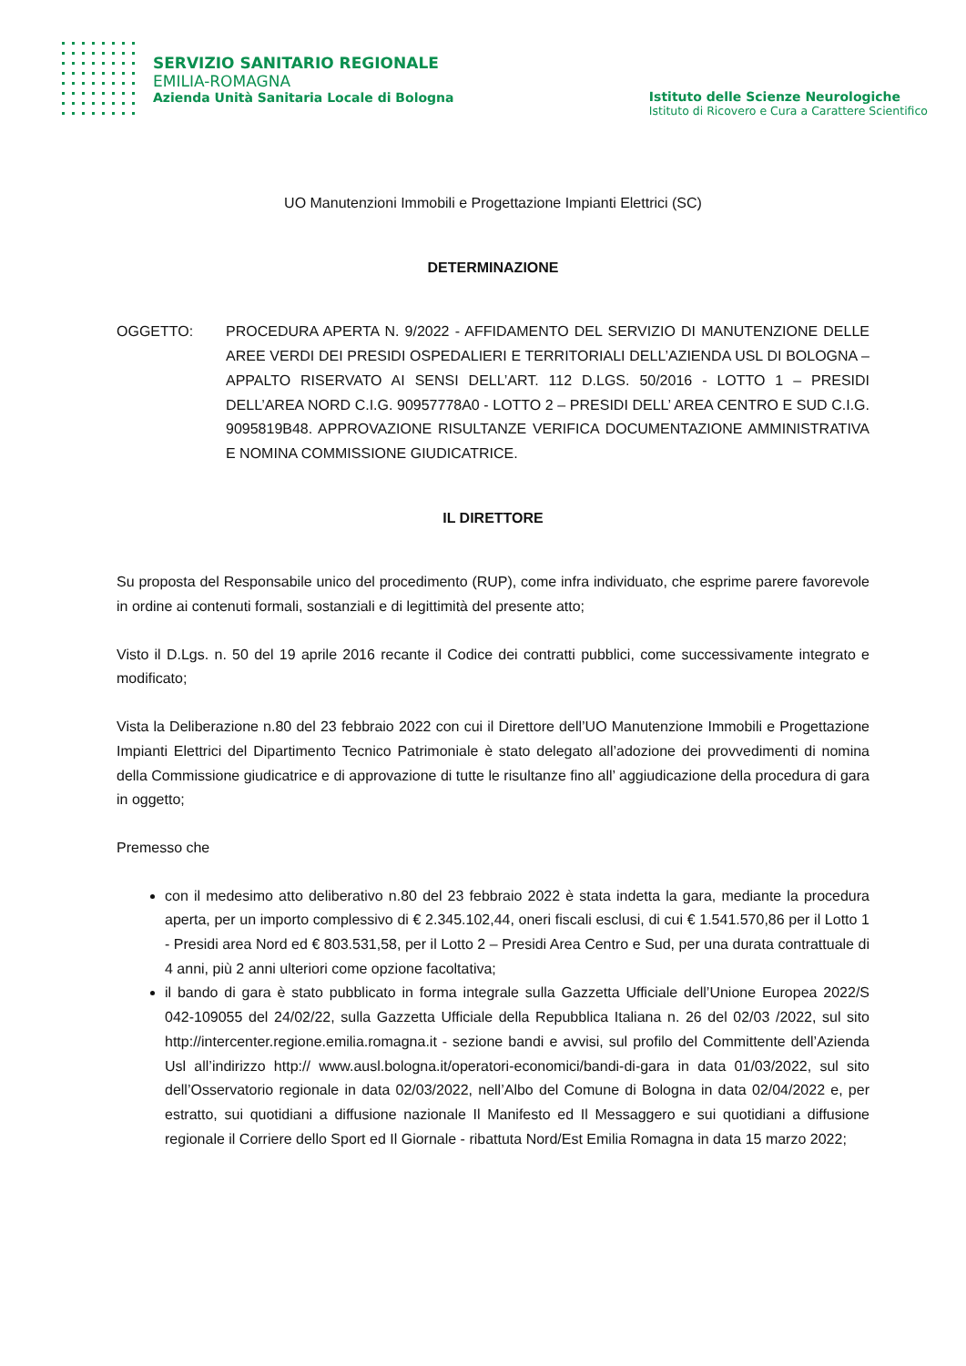SERVIZIO SANITARIO REGIONALE
EMILIA-ROMAGNA
Azienda Unità Sanitaria Locale di Bologna
Istituto delle Scienze Neurologiche
Istituto di Ricovero e Cura a Carattere Scientifico
UO Manutenzioni Immobili e Progettazione Impianti Elettrici (SC)
DETERMINAZIONE
OGGETTO: PROCEDURA APERTA N. 9/2022 - AFFIDAMENTO DEL SERVIZIO DI MANUTENZIONE DELLE AREE VERDI DEI PRESIDI OSPEDALIERI E TERRITORIALI DELL’AZIENDA USL DI BOLOGNA – APPALTO RISERVATO AI SENSI DELL’ART. 112 D.LGS. 50/2016 - LOTTO 1 – PRESIDI DELL’AREA NORD C.I.G. 90957778A0 - LOTTO 2 – PRESIDI DELL’ AREA CENTRO E SUD C.I.G. 9095819B48. APPROVAZIONE RISULTANZE VERIFICA DOCUMENTAZIONE AMMINISTRATIVA E NOMINA COMMISSIONE GIUDICATRICE.
IL DIRETTORE
Su proposta del Responsabile unico del procedimento (RUP), come infra individuato, che esprime parere favorevole in ordine ai contenuti formali, sostanziali e di legittimità del presente atto;
Visto il D.Lgs. n. 50 del 19 aprile 2016 recante il Codice dei contratti pubblici, come successivamente integrato e modificato;
Vista la Deliberazione n.80 del 23 febbraio 2022 con cui il Direttore dell’UO Manutenzione Immobili e Progettazione Impianti Elettrici del Dipartimento Tecnico Patrimoniale è stato delegato all’adozione dei provvedimenti di nomina della Commissione giudicatrice e di approvazione di tutte le risultanze fino all’ aggiudicazione della procedura di gara in oggetto;
Premesso che
con il medesimo atto deliberativo n.80 del 23 febbraio 2022 è stata indetta la gara, mediante la procedura aperta, per un importo complessivo di € 2.345.102,44, oneri fiscali esclusi, di cui € 1.541.570,86 per il Lotto 1 - Presidi area Nord ed € 803.531,58, per il Lotto 2 – Presidi Area Centro e Sud, per una durata contrattuale di 4 anni, più 2 anni ulteriori come opzione facoltativa;
il bando di gara è stato pubblicato in forma integrale sulla Gazzetta Ufficiale dell’Unione Europea 2022/S 042-109055 del 24/02/22, sulla Gazzetta Ufficiale della Repubblica Italiana n. 26 del 02/03 /2022, sul sito http://intercenter.regione.emilia.romagna.it - sezione bandi e avvisi, sul profilo del Committente dell’Azienda Usl all’indirizzo http:// www.ausl.bologna.it/operatori-economici/bandi-di-gara in data 01/03/2022, sul sito dell’Osservatorio regionale in data 02/03/2022, nell’Albo del Comune di Bologna in data 02/04/2022 e, per estratto, sui quotidiani a diffusione nazionale Il Manifesto ed Il Messaggero e sui quotidiani a diffusione regionale il Corriere dello Sport ed Il Giornale - ribattuta Nord/Est Emilia Romagna in data 15 marzo 2022;